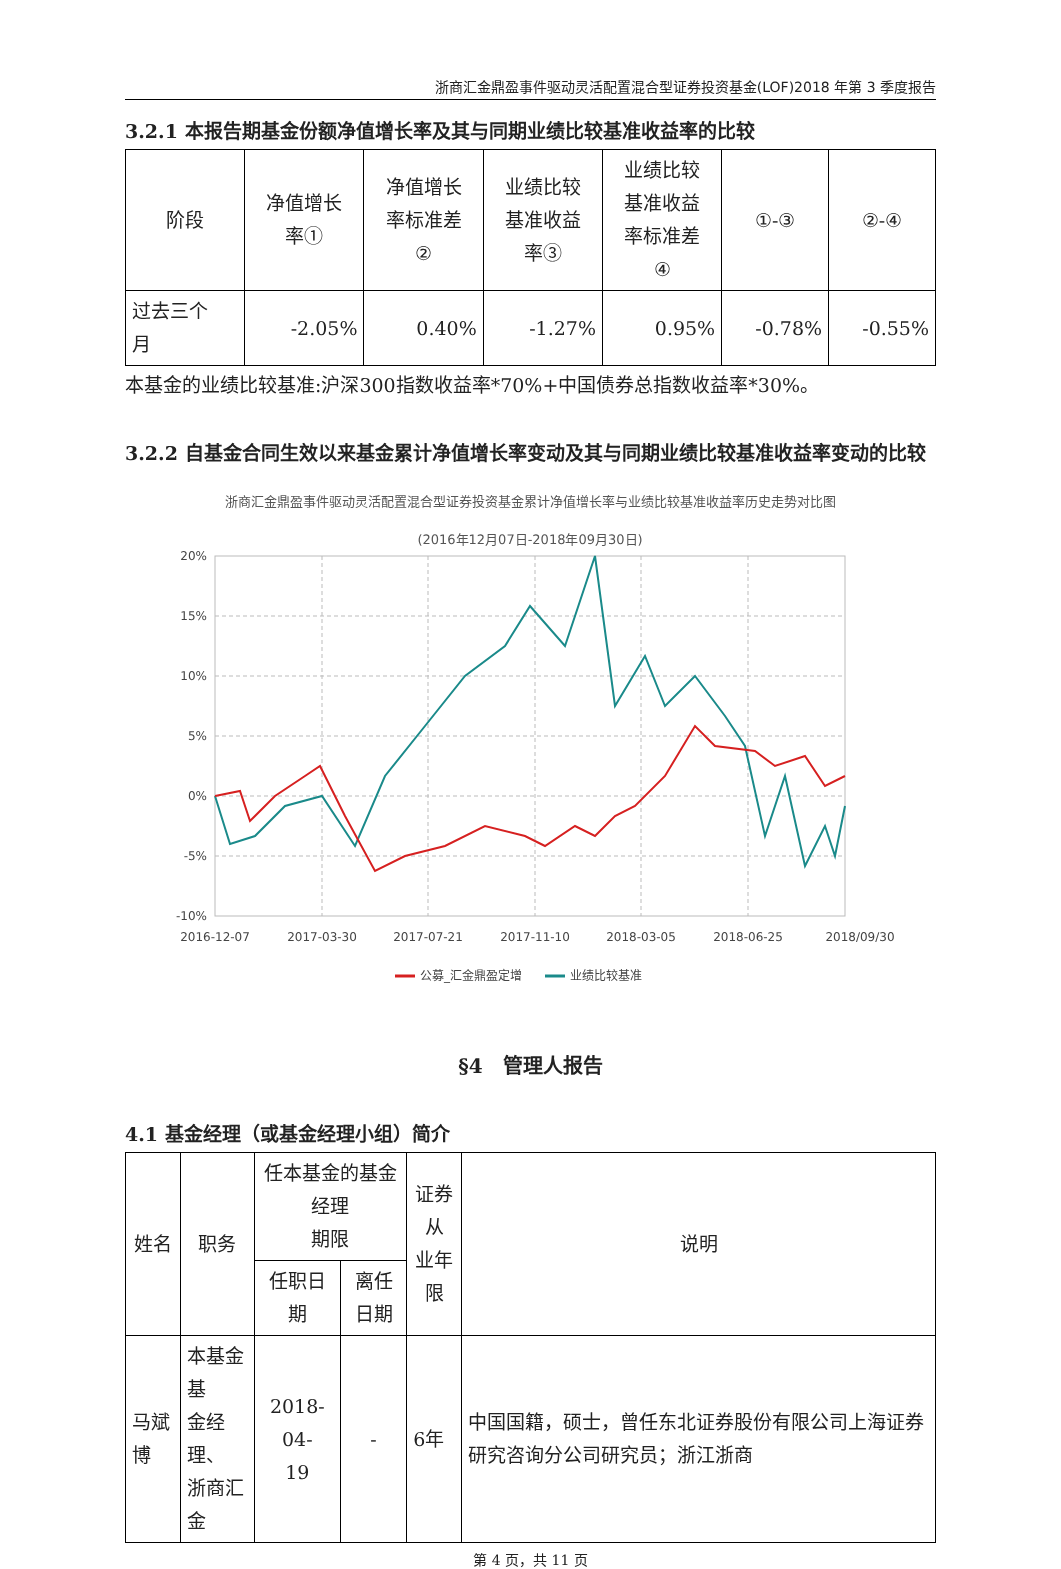浙商汇金鼎盈事件驱动灵活配置混合型证券投资基金(LOF)2018 年第 3 季度报告
3.2.1 本报告期基金份额净值增长率及其与同期业绩比较基准收益率的比较
| 阶段 | 净值增长 率① | 净值增长 率标准差 ② | 业绩比较 基准收益 率③ | 业绩比较 基准收益 率标准差 ④ | ①-③ | ②-④ |
| --- | --- | --- | --- | --- | --- | --- |
| 过去三个 月 | -2.05% | 0.40% | -1.27% | 0.95% | -0.78% | -0.55% |
本基金的业绩比较基准:沪深300指数收益率*70%+中国债券总指数收益率*30%。
3.2.2 自基金合同生效以来基金累计净值增长率变动及其与同期业绩比较基准收益率变动的比较
浙商汇金鼎盈事件驱动灵活配置混合型证券投资基金累计净值增长率与业绩比较基准收益率历史走势对比图
(2016年12月07日-2018年09月30日)
20%
15%
10%
5%
0%
-5%
-10%
2016-12-07
2017-03-30
2017-07-21
2017-11-10
2018-03-05
2018-06-25
2018/09/30
公募_汇金鼎盈定增
业绩比较基准
§4　管理人报告
4.1 基金经理（或基金经理小组）简介
| 姓名 | 职务 | 任本基金的基金经理 期限 | | 证券从 业年限 | 说明 |
| --- | --- | --- | --- | --- | --- |
| | | 任职日期 | 离任日期 | | |
| 马斌博 | 本基金基 金经理、 浙商汇金 | 2018-04- 19 | - | 6年 | 中国国籍，硕士，曾任东北证券股份有限公司上海证券研究咨询分公司研究员；浙江浙商 |
第 4 页，共 11 页